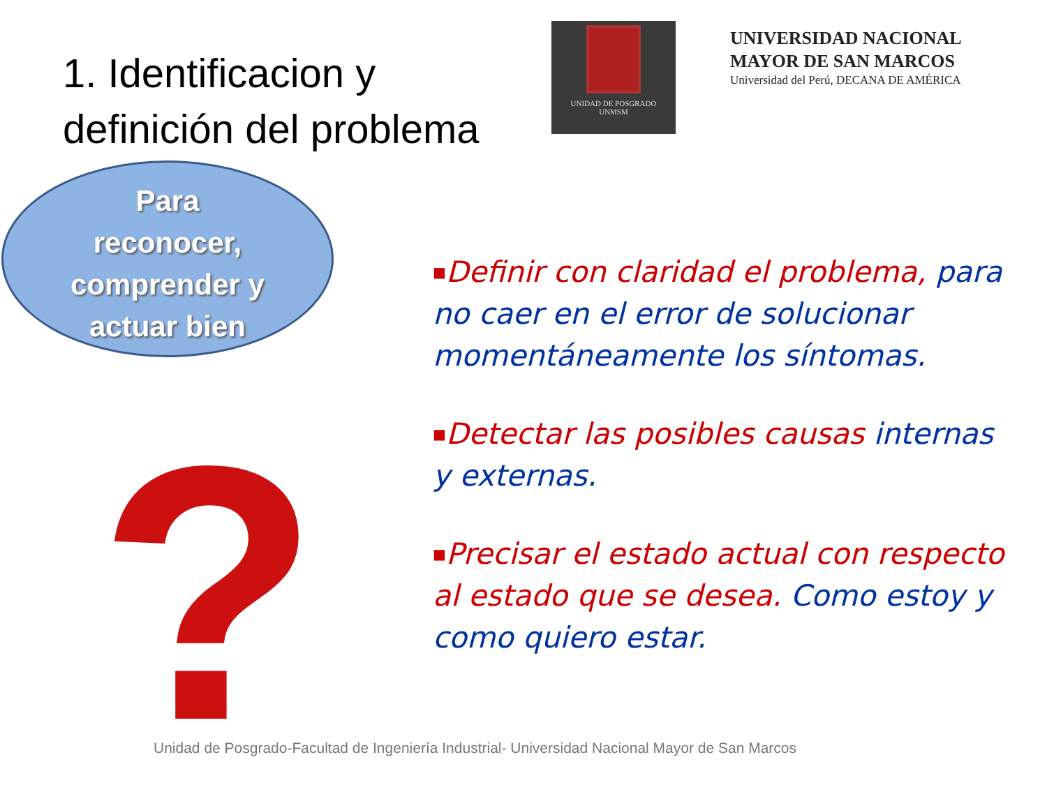1. Identificacion y definición del problema
UNIDAD DE POSGRADO
UNMSM
UNIVERSIDAD NACIONAL
MAYOR DE SAN MARCOS
Universidad del Perú, DECANA DE AMÉRICA
Para
reconocer,
comprender y
actuar bien
?
■Definir con claridad el problema, para no caer en el error de solucionar momentáneamente los síntomas.
■Detectar las posibles causas internas y externas.
■Precisar el estado actual con respecto al estado que se desea. Como estoy y como quiero estar.
Unidad de Posgrado-Facultad de Ingeniería Industrial- Universidad Nacional Mayor de San Marcos